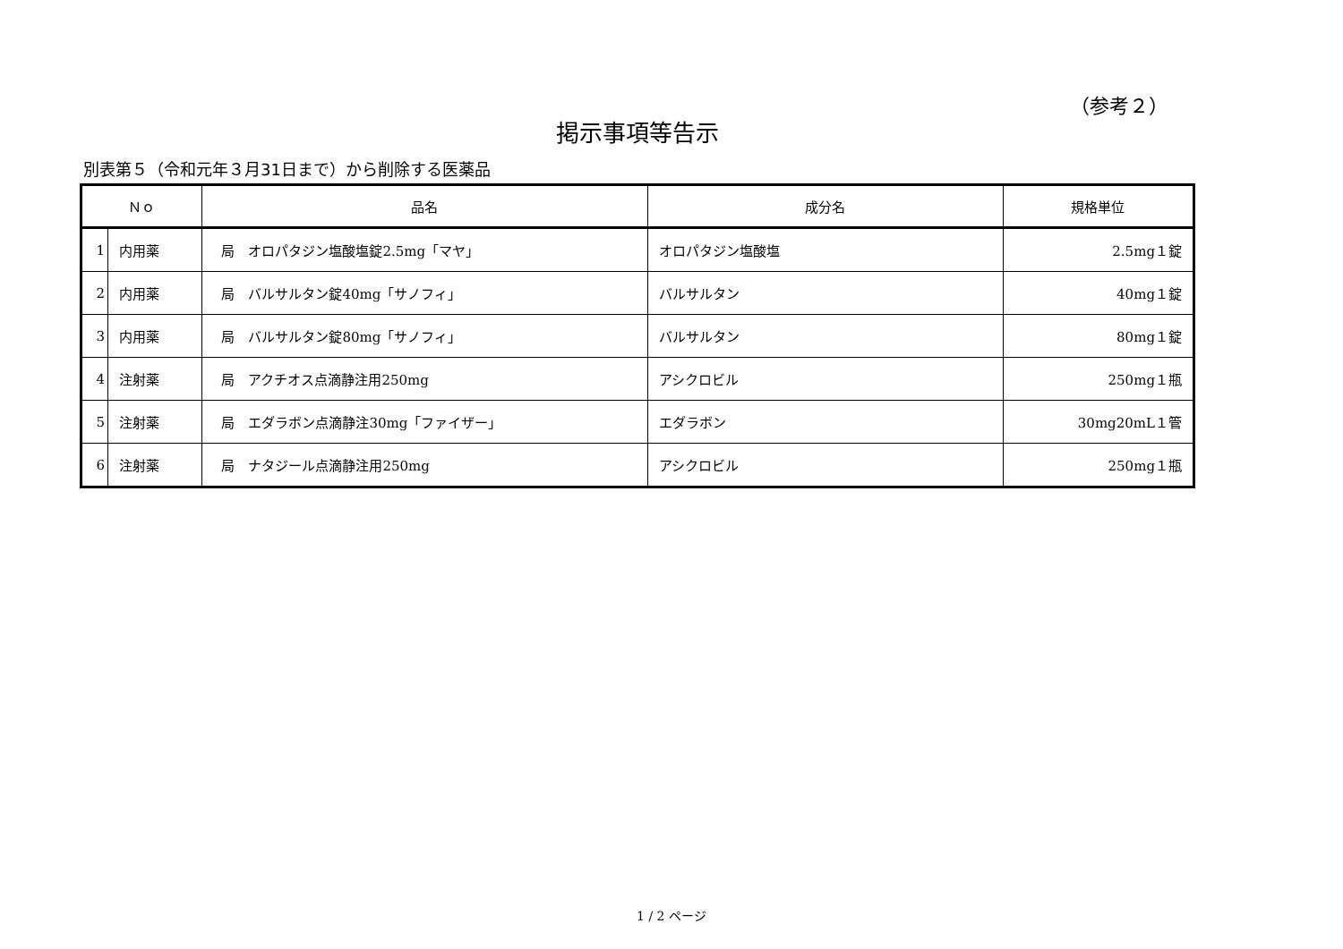（参考２）
掲示事項等告示
別表第５（令和元年３月31日まで）から削除する医薬品
| Ｎｏ | | 品名 | 成分名 | 規格単位 |
| --- | --- | --- | --- | --- |
| 1 | 内用薬 | 局 オロパタジン塩酸塩錠2.5mg「マヤ」 | オロパタジン塩酸塩 | 2.5mg１錠 |
| 2 | 内用薬 | 局 バルサルタン錠40mg「サノフィ」 | バルサルタン | 40mg１錠 |
| 3 | 内用薬 | 局 バルサルタン錠80mg「サノフィ」 | バルサルタン | 80mg１錠 |
| 4 | 注射薬 | 局 アクチオス点滴静注用250mg | アシクロビル | 250mg１瓶 |
| 5 | 注射薬 | 局 エダラボン点滴静注30mg「ファイザー」 | エダラボン | 30mg20mL１管 |
| 6 | 注射薬 | 局 ナタジール点滴静注用250mg | アシクロビル | 250mg１瓶 |
1 / 2 ページ